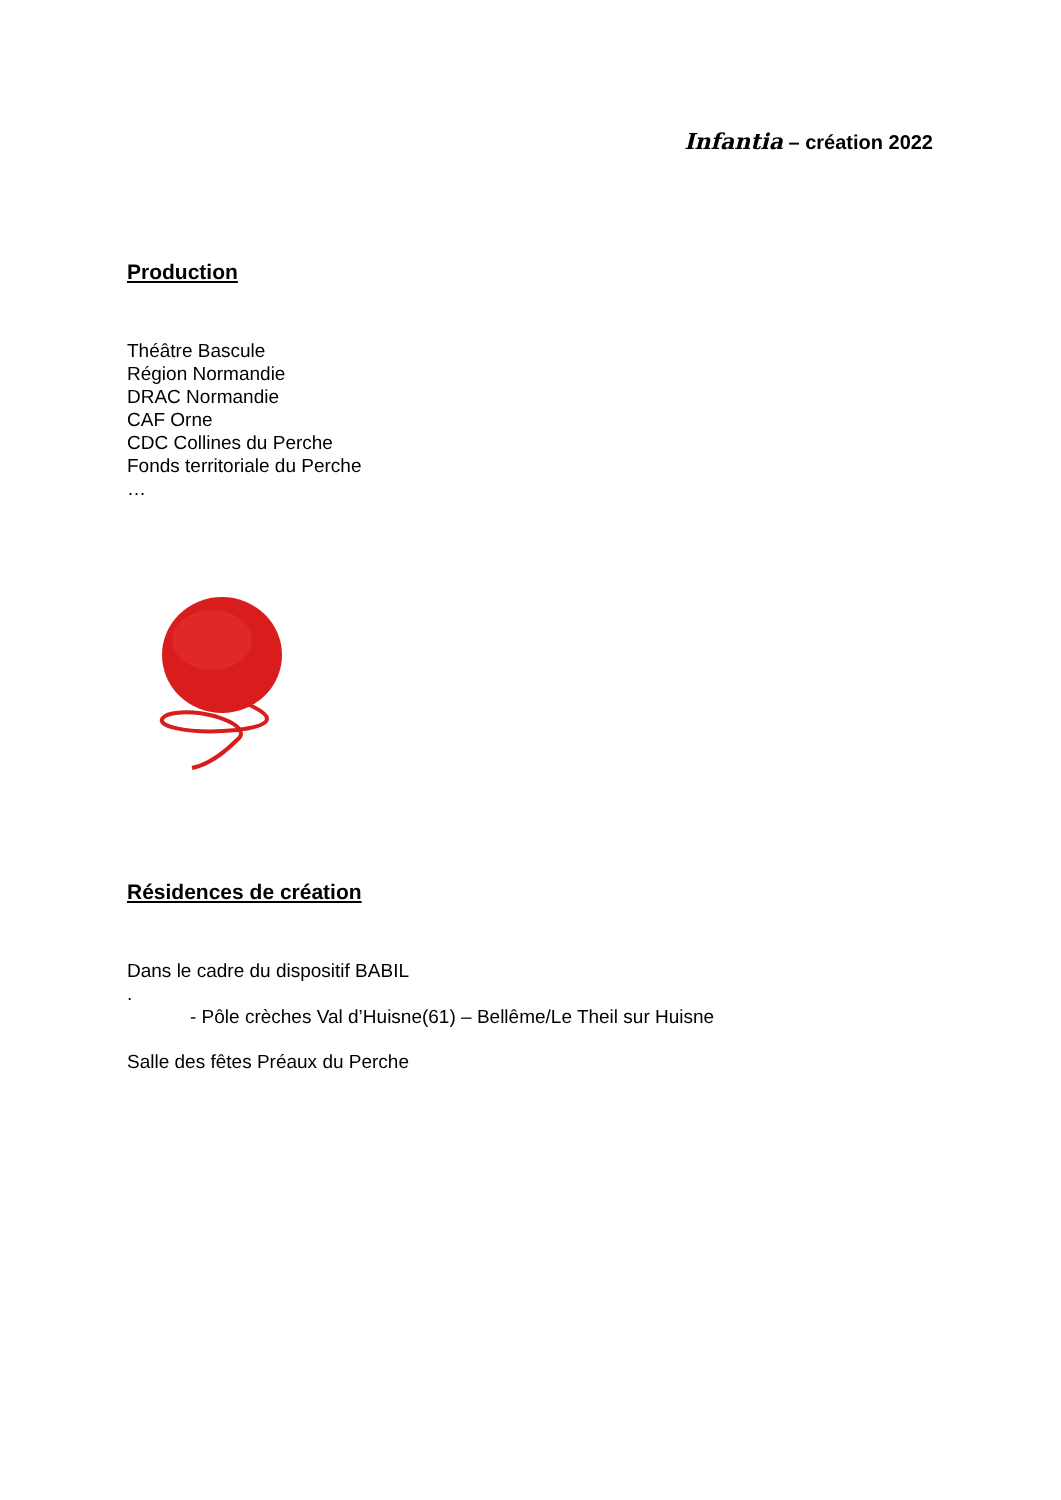Infantia – création 2022
Production
Théâtre Bascule
Région Normandie
DRAC Normandie
CAF Orne
CDC Collines du Perche
Fonds territoriale du Perche
…
Résidences de création
Dans le cadre du dispositif BABIL
.
- Pôle crèches Val d’Huisne(61) – Bellême/Le Theil sur Huisne
Salle des fêtes Préaux du Perche